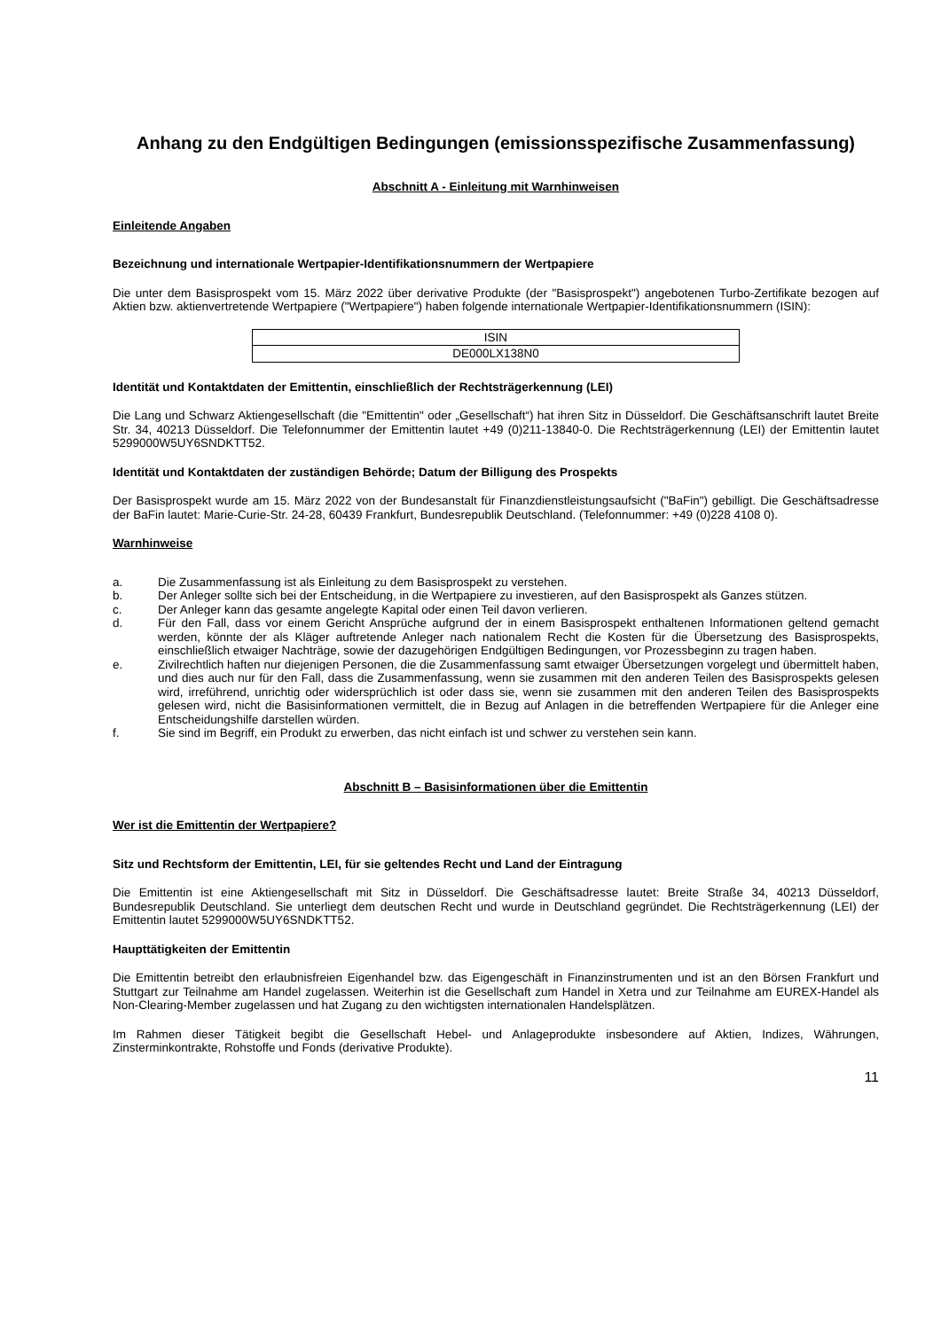Anhang zu den Endgültigen Bedingungen (emissionsspezifische Zusammenfassung)
Abschnitt A - Einleitung mit Warnhinweisen
Einleitende Angaben
Bezeichnung und internationale Wertpapier-Identifikationsnummern der Wertpapiere
Die unter dem Basisprospekt vom 15. März 2022 über derivative Produkte (der "Basisprospekt") angebotenen Turbo-Zertifikate bezogen auf Aktien bzw. aktienvertretende Wertpapiere ("Wertpapiere") haben folgende internationale Wertpapier-Identifikationsnummern (ISIN):
| ISIN |
| DE000LX138N0 |
Identität und Kontaktdaten der Emittentin, einschließlich der Rechtsträgerkennung (LEI)
Die Lang und Schwarz Aktiengesellschaft (die "Emittentin" oder „Gesellschaft“) hat ihren Sitz in Düsseldorf. Die Geschäftsanschrift lautet Breite Str. 34, 40213 Düsseldorf. Die Telefonnummer der Emittentin lautet +49 (0)211-13840-0. Die Rechtsträgerkennung (LEI) der Emittentin lautet 5299000W5UY6SNDKTT52.
Identität und Kontaktdaten der zuständigen Behörde; Datum der Billigung des Prospekts
Der Basisprospekt wurde am 15. März 2022 von der Bundesanstalt für Finanzdienstleistungsaufsicht ("BaFin") gebilligt. Die Geschäftsadresse der BaFin lautet: Marie-Curie-Str. 24-28, 60439 Frankfurt, Bundesrepublik Deutschland. (Telefonnummer: +49 (0)228 4108 0).
Warnhinweise
a. Die Zusammenfassung ist als Einleitung zu dem Basisprospekt zu verstehen.
b. Der Anleger sollte sich bei der Entscheidung, in die Wertpapiere zu investieren, auf den Basisprospekt als Ganzes stützen.
c. Der Anleger kann das gesamte angelegte Kapital oder einen Teil davon verlieren.
d. Für den Fall, dass vor einem Gericht Ansprüche aufgrund der in einem Basisprospekt enthaltenen Informationen geltend gemacht werden, könnte der als Kläger auftretende Anleger nach nationalem Recht die Kosten für die Übersetzung des Basisprospekts, einschließlich etwaiger Nachträge, sowie der dazugehörigen Endgültigen Bedingungen, vor Prozessbeginn zu tragen haben.
e. Zivilrechtlich haften nur diejenigen Personen, die die Zusammenfassung samt etwaiger Übersetzungen vorgelegt und übermittelt haben, und dies auch nur für den Fall, dass die Zusammenfassung, wenn sie zusammen mit den anderen Teilen des Basisprospekts gelesen wird, irreführend, unrichtig oder widersprüchlich ist oder dass sie, wenn sie zusammen mit den anderen Teilen des Basisprospekts gelesen wird, nicht die Basisinformationen vermittelt, die in Bezug auf Anlagen in die betreffenden Wertpapiere für die Anleger eine Entscheidungshilfe darstellen würden.
f. Sie sind im Begriff, ein Produkt zu erwerben, das nicht einfach ist und schwer zu verstehen sein kann.
Abschnitt B – Basisinformationen über die Emittentin
Wer ist die Emittentin der Wertpapiere?
Sitz und Rechtsform der Emittentin, LEI, für sie geltendes Recht und Land der Eintragung
Die Emittentin ist eine Aktiengesellschaft mit Sitz in Düsseldorf. Die Geschäftsadresse lautet: Breite Straße 34, 40213 Düsseldorf, Bundesrepublik Deutschland. Sie unterliegt dem deutschen Recht und wurde in Deutschland gegründet. Die Rechtsträgerkennung (LEI) der Emittentin lautet 5299000W5UY6SNDKTT52.
Haupttätigkeiten der Emittentin
Die Emittentin betreibt den erlaubnisfreien Eigenhandel bzw. das Eigengeschäft in Finanzinstrumenten und ist an den Börsen Frankfurt und Stuttgart zur Teilnahme am Handel zugelassen. Weiterhin ist die Gesellschaft zum Handel in Xetra und zur Teilnahme am EUREX-Handel als Non-Clearing-Member zugelassen und hat Zugang zu den wichtigsten internationalen Handelsplätzen.
Im Rahmen dieser Tätigkeit begibt die Gesellschaft Hebel- und Anlageprodukte insbesondere auf Aktien, Indizes, Währungen, Zinsterminkontrakte, Rohstoffe und Fonds (derivative Produkte).
11